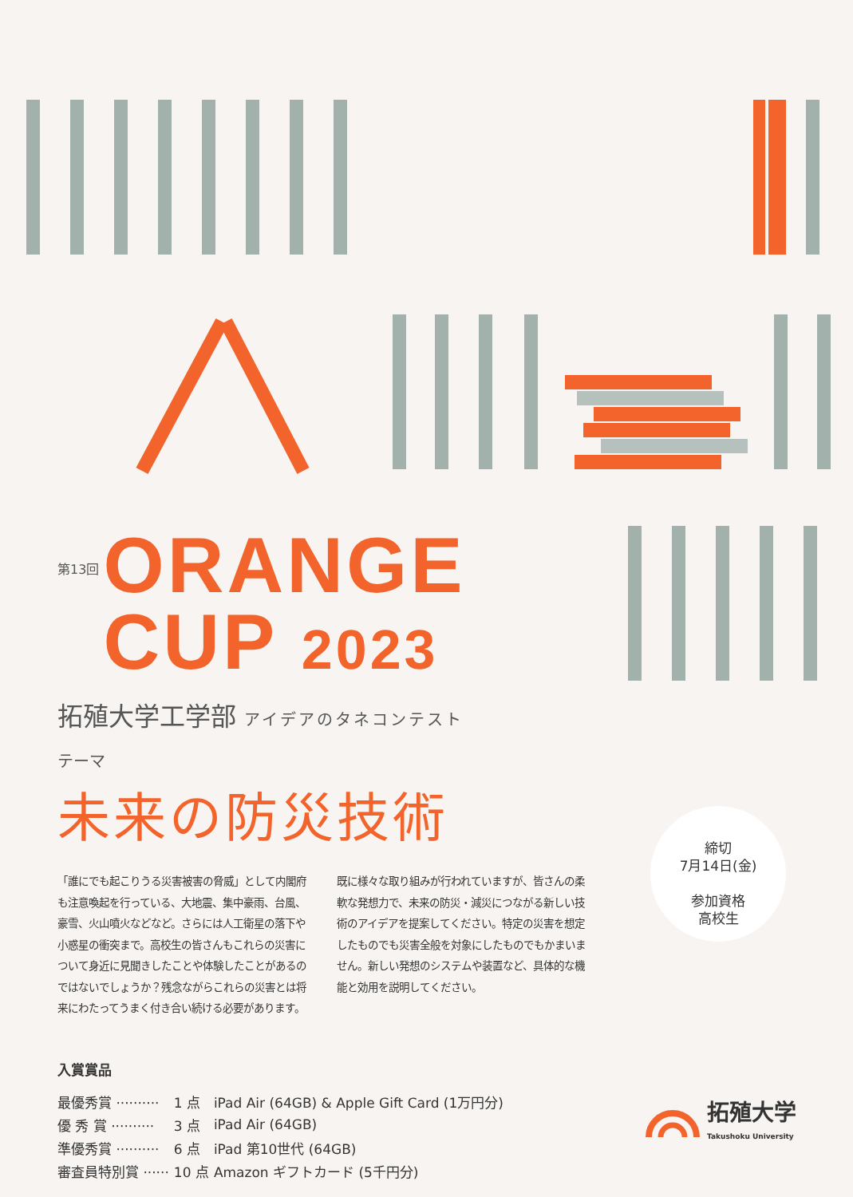第13回
ORANGE
CUP 2023
拓殖大学工学部 アイデアのタネコンテスト
テーマ
未来の防災技術
「誰にでも起こりうる災害被害の脅威」として内閣府も注意喚起を行っている、大地震、集中豪雨、台風、豪雪、火山噴火などなど。さらには人工衛星の落下や小惑星の衝突まで。高校生の皆さんもこれらの災害について身近に見聞きしたことや体験したことがあるのではないでしょうか？残念ながらこれらの災害とは将来にわたってうまく付き合い続ける必要があります。
既に様々な取り組みが行われていますが、皆さんの柔軟な発想力で、未来の防災・減災につながる新しい技術のアイデアを提案してください。特定の災害を想定したものでも災害全般を対象にしたものでもかまいません。新しい発想のシステムや装置など、具体的な機能と効用を説明してください。
入賞賞品
| 最優秀賞 ·········· | 1 点 | iPad Air (64GB) & Apple Gift Card (1万円分) |
| 優 秀 賞 ·········· | 3 点 | iPad Air (64GB) |
| 準優秀賞 ·········· | 6 点 | iPad 第10世代 (64GB) |
| 審査員特別賞 ······ | 10 点 | Amazon ギフトカード (5千円分) |
締切
7月14日(金)
参加資格
高校生
拓殖大学
Takushoku University